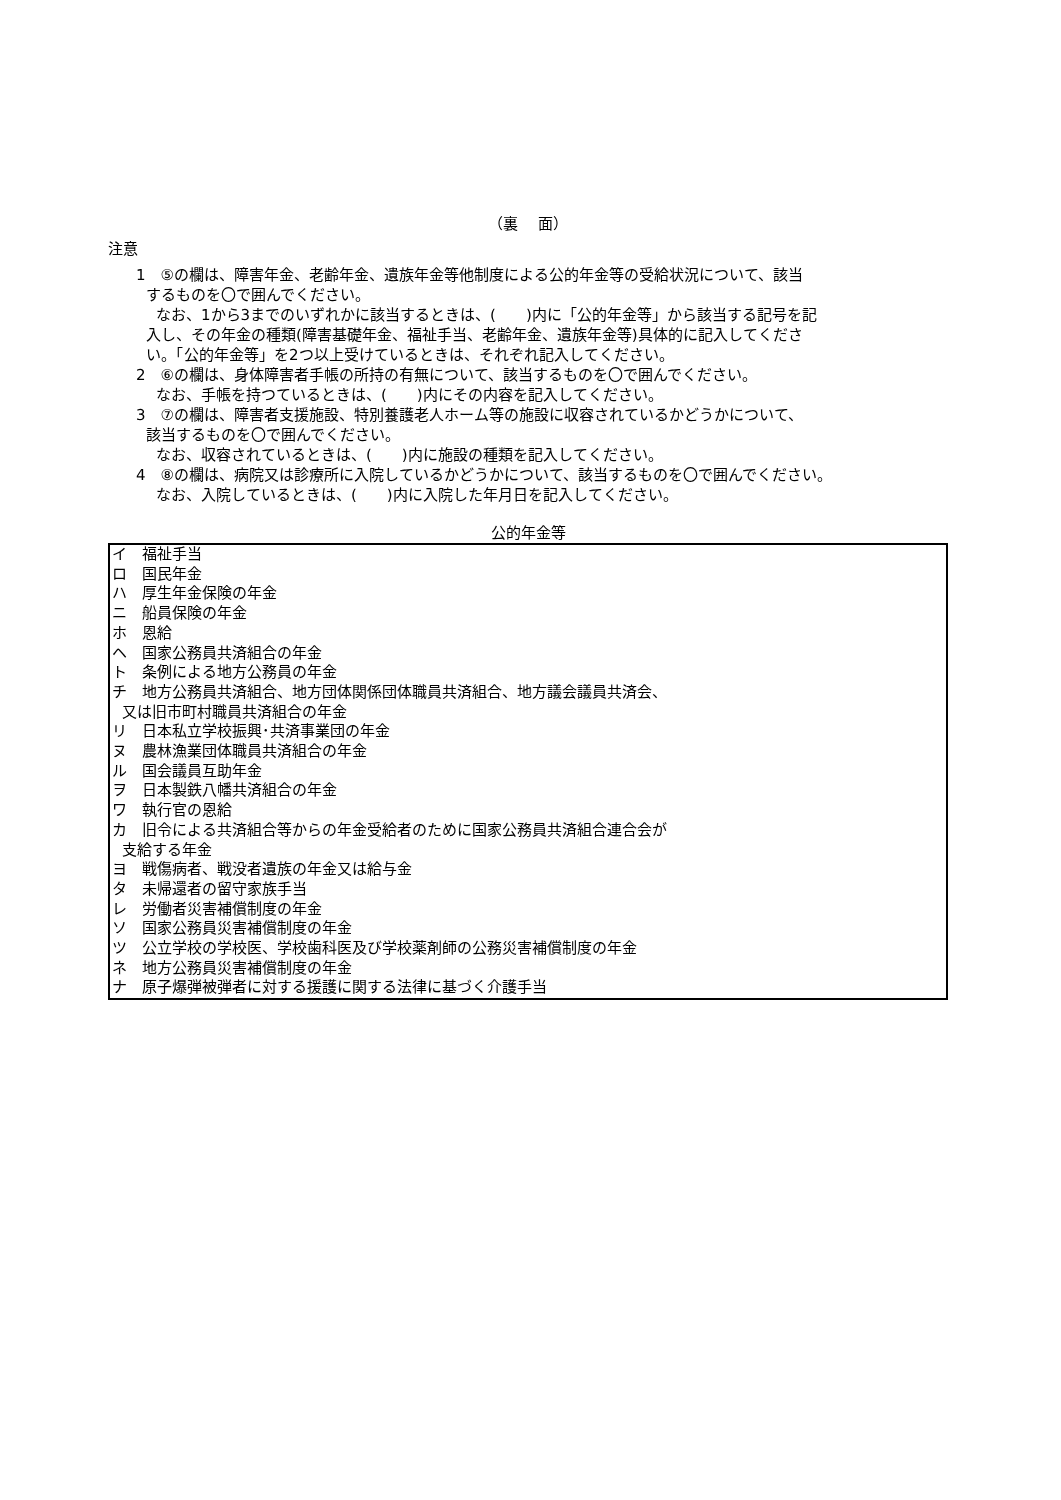（裏　 面）
注意
1　⑤の欄は、障害年金、老齢年金、遺族年金等他制度による公的年金等の受給状況について、該当
するものを〇で囲んでください。
なお、1から3までのいずれかに該当するときは、(　　)内に「公的年金等」から該当する記号を記
入し、その年金の種類(障害基礎年金、福祉手当、老齢年金、遺族年金等)具体的に記入してくださ
い。「公的年金等」を2つ以上受けているときは、それぞれ記入してください。
2　⑥の欄は、身体障害者手帳の所持の有無について、該当するものを〇で囲んでください。
なお、手帳を持つているときは、(　　)内にその内容を記入してください。
3　⑦の欄は、障害者支援施設、特別養護老人ホーム等の施設に収容されているかどうかについて、
該当するものを〇で囲んでください。
なお、収容されているときは、(　　)内に施設の種類を記入してください。
4　⑧の欄は、病院又は診療所に入院しているかどうかについて、該当するものを〇で囲んでください。
なお、入院しているときは、(　　)内に入院した年月日を記入してください。
公的年金等
イ　福祉手当
ロ　国民年金
ハ　厚生年金保険の年金
ニ　船員保険の年金
ホ　恩給
ヘ　国家公務員共済組合の年金
ト　条例による地方公務員の年金
チ　地方公務員共済組合、地方団体関係団体職員共済組合、地方議会議員共済会、
又は旧市町村職員共済組合の年金
リ　日本私立学校振興･共済事業団の年金
ヌ　農林漁業団体職員共済組合の年金
ル　国会議員互助年金
ヲ　日本製鉄八幡共済組合の年金
ワ　執行官の恩給
カ　旧令による共済組合等からの年金受給者のために国家公務員共済組合連合会が
支給する年金
ヨ　戦傷病者、戦没者遺族の年金又は給与金
タ　未帰還者の留守家族手当
レ　労働者災害補償制度の年金
ソ　国家公務員災害補償制度の年金
ツ　公立学校の学校医、学校歯科医及び学校薬剤師の公務災害補償制度の年金
ネ　地方公務員災害補償制度の年金
ナ　原子爆弾被弾者に対する援護に関する法律に基づく介護手当